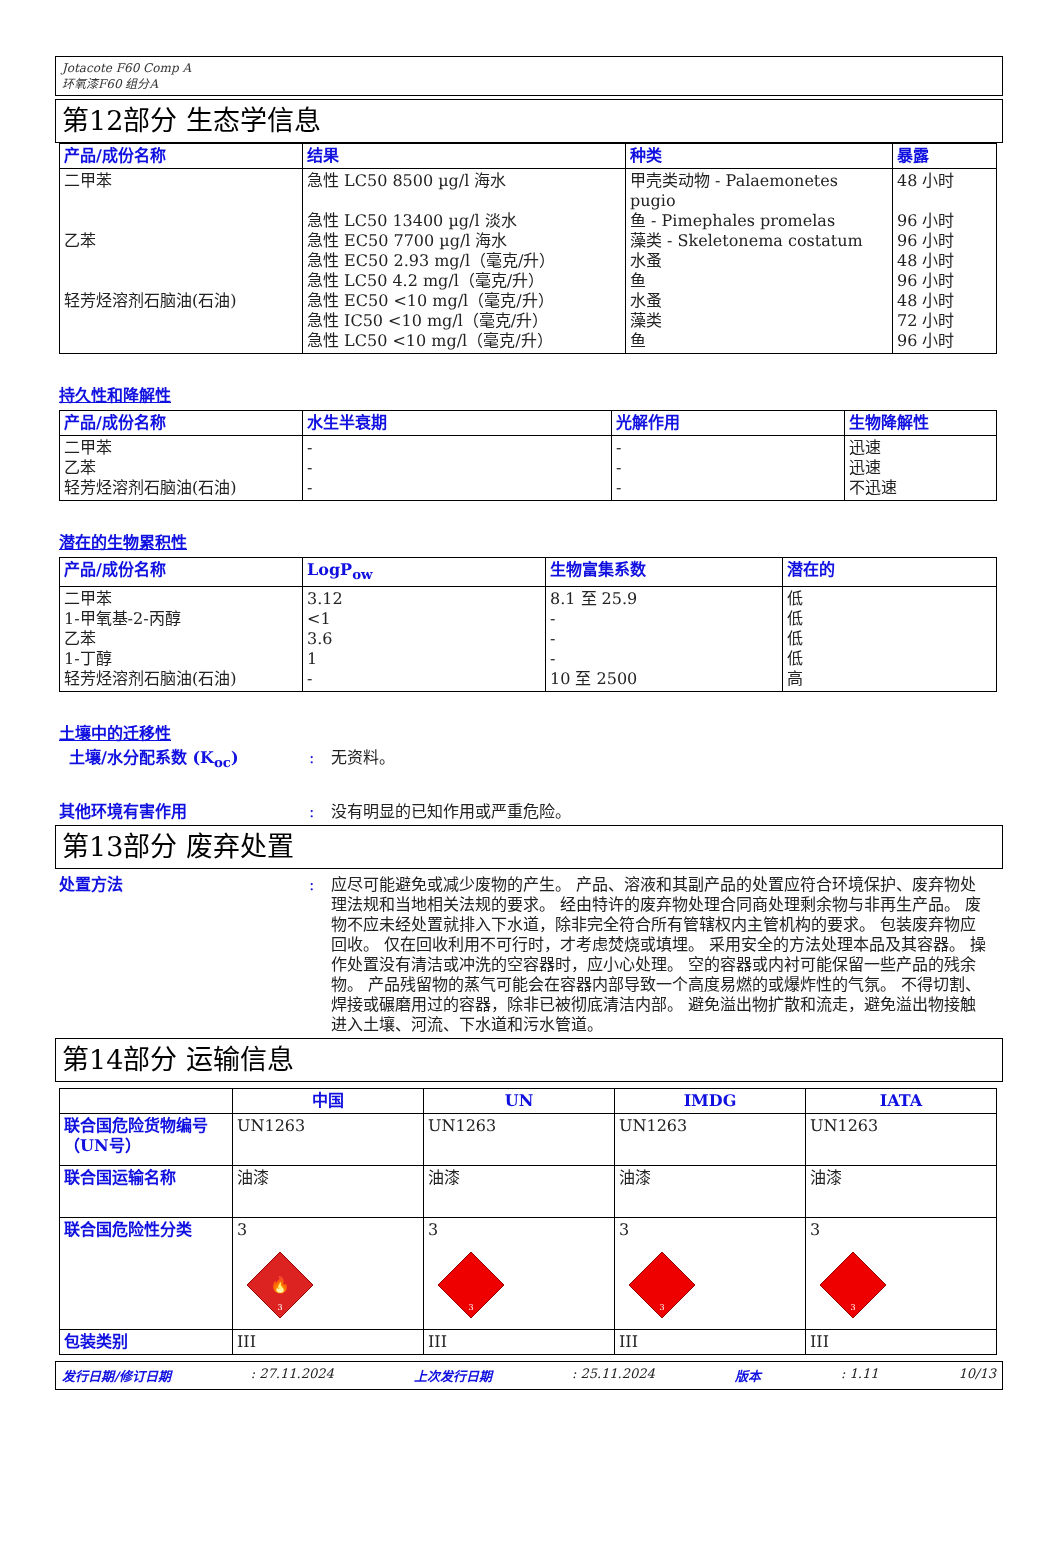Jotacote F60 Comp A
环氧漆F60 组分A
第12部分 生态学信息
| 产品/成份名称 | 结果 | 种类 | 暴露 |
| --- | --- | --- | --- |
| 二甲苯 乙苯 轻芳烃溶剂石脑油(石油) | 急性 LC50 8500 µg/l 海水 急性 LC50 13400 µg/l 淡水 急性 EC50 7700 µg/l 海水 急性 EC50 2.93 mg/l（毫克/升） 急性 LC50 4.2 mg/l（毫克/升） 急性 EC50 <10 mg/l（毫克/升） 急性 IC50 <10 mg/l（毫克/升） 急性 LC50 <10 mg/l（毫克/升） | 甲壳类动物 - Palaemonetes pugio 鱼 - Pimephales promelas 藻类 - Skeletonema costatum 水蚤 鱼 水蚤 藻类 鱼 | 48 小时 96 小时 96 小时 48 小时 96 小时 48 小时 72 小时 96 小时 |
持久性和降解性
| 产品/成份名称 | 水生半衰期 | 光解作用 | 生物降解性 |
| --- | --- | --- | --- |
| 二甲苯 乙苯 轻芳烃溶剂石脑油(石油) | - - - | - - - | 迅速 迅速 不迅速 |
潜在的生物累积性
| 产品/成份名称 | LogP<sub>ow</sub> | 生物富集系数 | 潜在的 |
| --- | --- | --- | --- |
| 二甲苯 1-甲氧基-2-丙醇 乙苯 1-丁醇 轻芳烃溶剂石脑油(石油) | 3.12 <1 3.6 1 - | 8.1 至 25.9 - - - 10 至 2500 | 低 低 低 低 高 |
土壤中的迁移性
土壤/水分配系数 (K<sub>oc</sub>) : 无资料。
其他环境有害作用 : 没有明显的已知作用或严重危险。
第13部分 废弃处置
处置方法 : 应尽可能避免或减少废物的产生。 产品、溶液和其副产品的处置应符合环境保护、废弃物处理法规和当地相关法规的要求。 经由特许的废弃物处理合同商处理剩余物与非再生产品。 废物不应未经处置就排入下水道，除非完全符合所有管辖权内主管机构的要求。 包装废弃物应回收。 仅在回收利用不可行时，才考虑焚烧或填埋。 采用安全的方法处理本品及其容器。 操作处置没有清洁或冲洗的空容器时，应小心处理。 空的容器或内衬可能保留一些产品的残余物。 产品残留物的蒸气可能会在容器内部导致一个高度易燃的或爆炸性的气氛。 不得切割、焊接或碾磨用过的容器，除非已被彻底清洁内部。 避免溢出物扩散和流走，避免溢出物接触进入土壤、河流、下水道和污水管道。
第14部分 运输信息
| | 中国 | UN | IMDG | IATA |
| --- | --- | --- | --- | --- |
| 联合国危险货物编号（UN号） | UN1263 | UN1263 | UN1263 | UN1263 |
| 联合国运输名称 | 油漆 | 油漆 | 油漆 | 油漆 |
| 联合国危险性分类 | 3 🔥 3 | 3 3 | 3 3 | 3 3 |
| 包装类别 | III | III | III | III |
发行日期/修订日期: 27.11.2024 上次发行日期: 25.11.2024 版本: 1.11 10/13